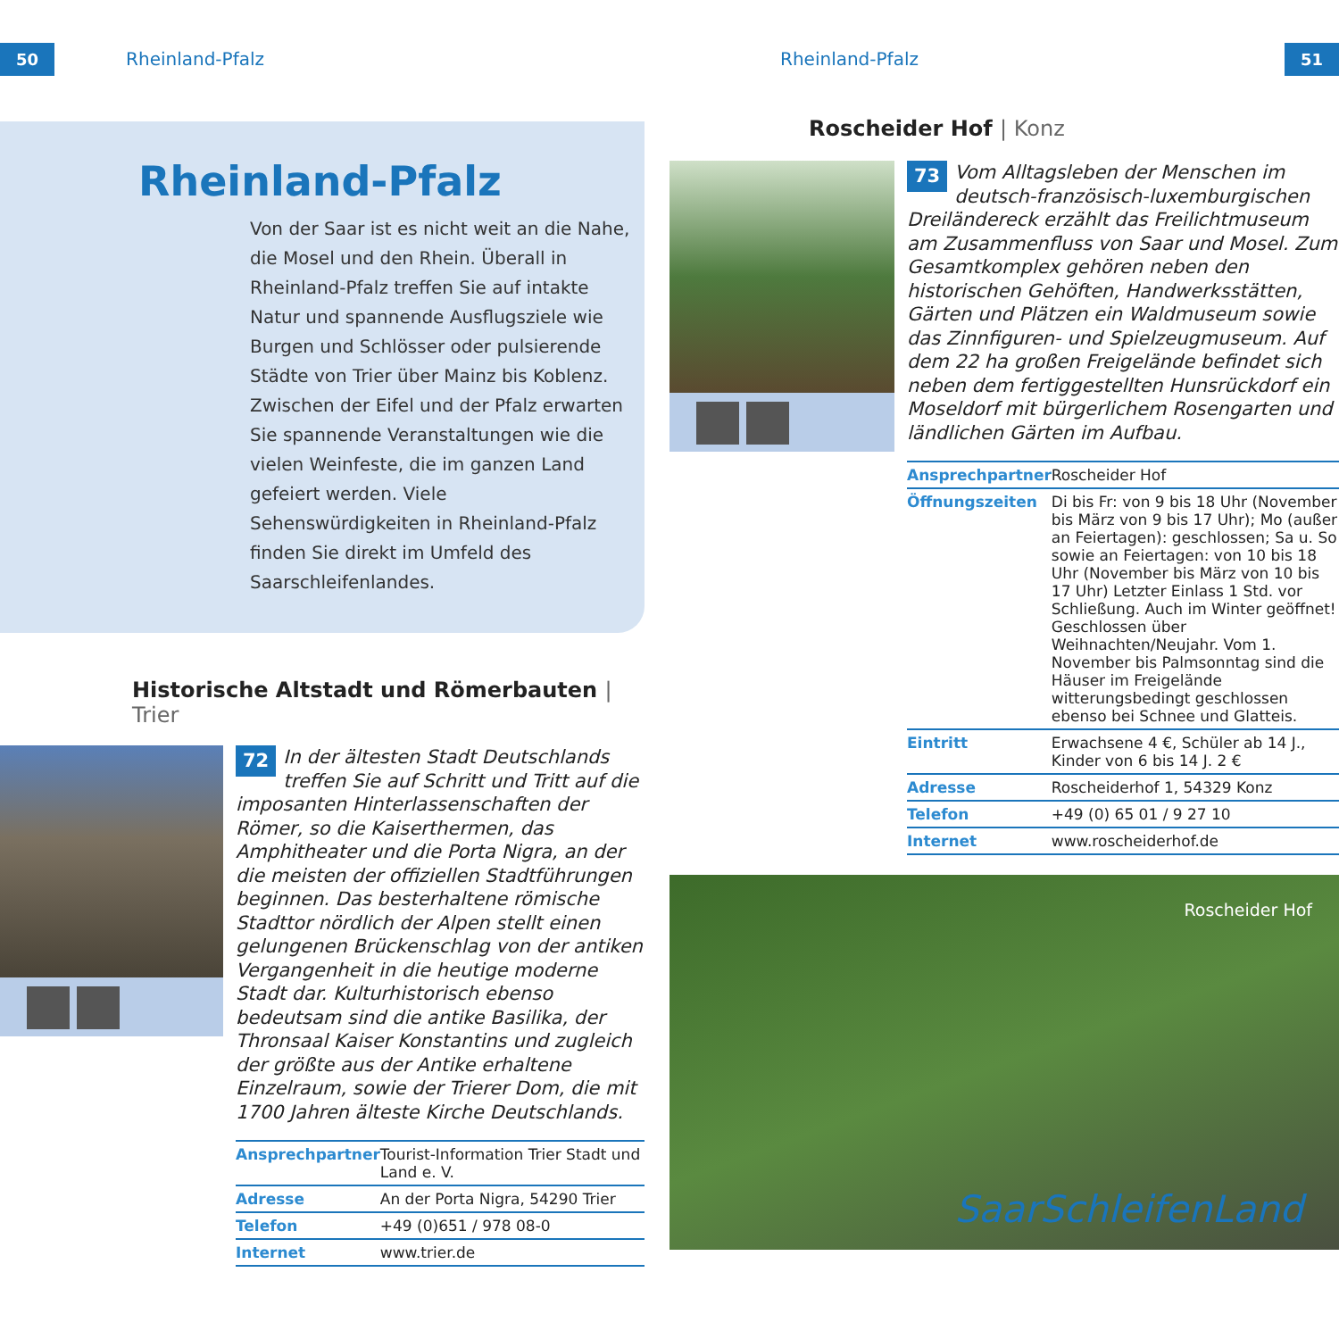50 Rheinland-Pfalz Rheinland-Pfalz 51
Rheinland-Pfalz
Von der Saar ist es nicht weit an die Nahe, die Mosel und den Rhein. Überall in Rheinland-Pfalz treffen Sie auf intakte Natur und spannende Ausflugsziele wie Burgen und Schlösser oder pulsierende Städte von Trier über Mainz bis Koblenz. Zwischen der Eifel und der Pfalz erwarten Sie spannende Veranstaltungen wie die vielen Weinfeste, die im ganzen Land gefeiert werden. Viele Sehenswürdigkeiten in Rheinland-Pfalz finden Sie direkt im Umfeld des Saarschleifenlandes.
Historische Altstadt und Römerbauten | Trier
72 In der ältesten Stadt Deutschlands treffen Sie auf Schritt und Tritt auf die imposanten Hinterlassenschaften der Römer, so die Kaiserthermen, das Amphitheater und die Porta Nigra, an der die meisten der offiziellen Stadtführungen beginnen. Das besterhaltene römische Stadttor nördlich der Alpen stellt einen gelungenen Brückenschlag von der antiken Vergangenheit in die heutige moderne Stadt dar. Kulturhistorisch ebenso bedeutsam sind die antike Basilika, der Thronsaal Kaiser Konstantins und zugleich der größte aus der Antike erhaltene Einzelraum, sowie der Trierer Dom, die mit 1700 Jahren älteste Kirche Deutschlands.
| Ansprechpartner | Tourist-Information Trier Stadt und Land e. V. |
| Adresse | An der Porta Nigra, 54290 Trier |
| Telefon | +49 (0)651 / 978 08-0 |
| Internet | www.trier.de |
Roscheider Hof | Konz
73 Vom Alltagsleben der Menschen im deutsch-französisch-luxemburgischen Dreiländereck erzählt das Freilichtmuseum am Zusammenfluss von Saar und Mosel. Zum Gesamtkomplex gehören neben den historischen Gehöften, Handwerksstätten, Gärten und Plätzen ein Waldmuseum sowie das Zinnfiguren- und Spielzeugmuseum. Auf dem 22 ha großen Freigelände befindet sich neben dem fertiggestellten Hunsrückdorf ein Moseldorf mit bürgerlichem Rosengarten und ländlichen Gärten im Aufbau.
| Ansprechpartner | Roscheider Hof |
| Öffnungszeiten | Di bis Fr: von 9 bis 18 Uhr (November bis März von 9 bis 17 Uhr); Mo (außer an Feiertagen): geschlossen; Sa u. So sowie an Feiertagen: von 10 bis 18 Uhr (November bis März von 10 bis 17 Uhr) Letzter Einlass 1 Std. vor Schließung. Auch im Winter geöffnet! Geschlossen über Weihnachten/Neujahr. Vom 1. November bis Palmsonntag sind die Häuser im Freigelände witterungsbedingt geschlossen ebenso bei Schnee und Glatteis. |
| Eintritt | Erwachsene 4 €, Schüler ab 14 J., Kinder von 6 bis 14 J. 2 € |
| Adresse | Roscheiderhof 1, 54329 Konz |
| Telefon | +49 (0) 65 01 / 9 27 10 |
| Internet | www.roscheiderhof.de |
Roscheider Hof
SaarSchleifenLand